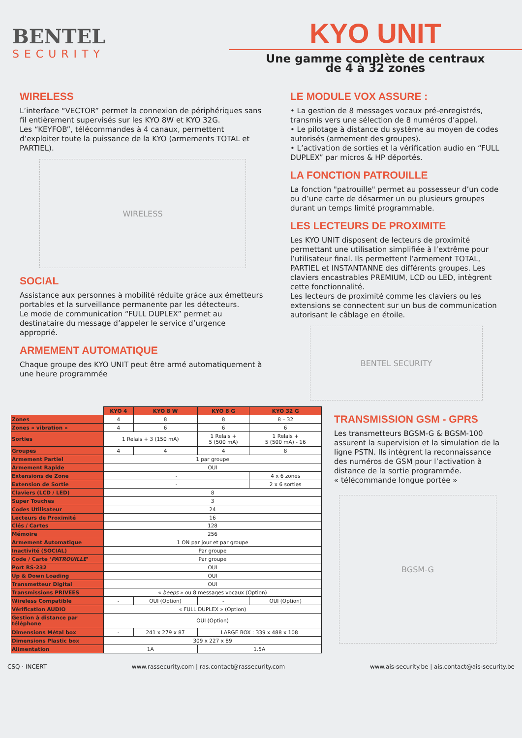BENTEL
SECURITY
KYO UNIT
Une gamme complète de centraux
de 4 à 32 zones
WIRELESS
L’interface “VECTOR” permet la connexion de périphériques sans fil entièrement supervisés sur les KYO 8W et KYO 32G.
Les “KEYFOB”, télécommandes à 4 canaux, permettent d’exploiter toute la puissance de la KYO (armements TOTAL et PARTIEL).
WIRELESS
SOCIAL
Assistance aux personnes à mobilité réduite grâce aux émetteurs portables et la surveillance permanente par les détecteurs.
Le mode de communication “FULL DUPLEX” permet au destinataire du message d’appeler le service d’urgence approprié.
ARMEMENT AUTOMATIQUE
Chaque groupe des KYO UNIT peut être armé automatiquement à une heure programmée
LE MODULE VOX ASSURE :
• La gestion de 8 messages vocaux pré-enregistrés, transmis vers une sélection de 8 numéros d’appel.
• Le pilotage à distance du système au moyen de codes autorisés (armement des groupes).
• L’activation de sorties et la vérification audio en “FULL DUPLEX” par micros & HP déportés.
LA FONCTION PATROUILLE
La fonction "patrouille" permet au possesseur d’un code ou d’une carte de désarmer un ou plusieurs groupes durant un temps limité programmable.
LES LECTEURS DE PROXIMITE
Les KYO UNIT disposent de lecteurs de proximité permettant une utilisation simplifiée à l’extrême pour l’utilisateur final. Ils permettent l’armement TOTAL, PARTIEL et INSTANTANNE des différents groupes. Les claviers encastrables PREMIUM, LCD ou LED, intègrent cette fonctionnalité.
Les lecteurs de proximité comme les claviers ou les extensions se connectent sur un bus de communication autorisant le câblage en étoile.
BENTEL SECURITY
| | KYO 4 | KYO 8 W | KYO 8 G | KYO 32 G |
| Zones | 4 | 8 | 8 | 8 – 32 |
| Zones « vibration » | 4 | 6 | 6 | 6 |
| Sorties | 1 Relais + 3 (150 mA) | | 1 Relais + 5 (500 mA) | 1 Relais + 5 (500 mA) - 16 |
| Groupes | 4 | 4 | 4 | 8 |
| Armement Partiel | 1 par groupe | | | |
| Armement Rapide | OUI | | | |
| Extensions de Zone | - | | | 4 x 6 zones |
| Extension de Sortie | - | | | 2 x 6 sorties |
| Claviers (LCD / LED) | 8 | | | |
| Super Touches | 3 | | | |
| Codes Utilisateur | 24 | | | |
| Lecteurs de Proximité | 16 | | | |
| Clés / Cartes | 128 | | | |
| Mémoire | 256 | | | |
| Armement Automatique | 1 ON par jour et par groupe | | | |
| Inactivité (SOCIAL) | Par groupe | | | |
| Code / Carte ‘ PATROUILLE ’ | Par groupe | | | |
| Port RS-232 | OUI | | | |
| Up & Down Loading | OUI | | | |
| Transmetteur Digital | OUI | | | |
| Transmissions PRIVEES | « beeps » ou 8 messages vocaux (Option) | | | |
| Wireless Compatible | - | OUI (Option) | - | OUI (Option) |
| Vérification AUDIO | « FULL DUPLEX » (Option) | | | |
| Gestion à distance par téléphone | OUI (Option) | | | |
| Dimensions Métal box | - | 241 x 279 x 87 | LARGE BOX : 339 x 488 x 108 | |
| Dimensions Plastic box | 309 x 227 x 89 | | | |
| Alimentation | 1A | | 1.5A | |
TRANSMISSION GSM - GPRS
Les transmetteurs BGSM-G & BGSM-100 assurent la supervision et la simulation de la ligne PSTN. Ils intègrent la reconnaissance des numéros de GSM pour l’activation à distance de la sortie programmée.
« télécommande longue portée »
BGSM-G
CSQ · INCERT www.rassecurity.com | ras.contact@rassecurity.com www.ais-security.be | ais.contact@ais-security.be